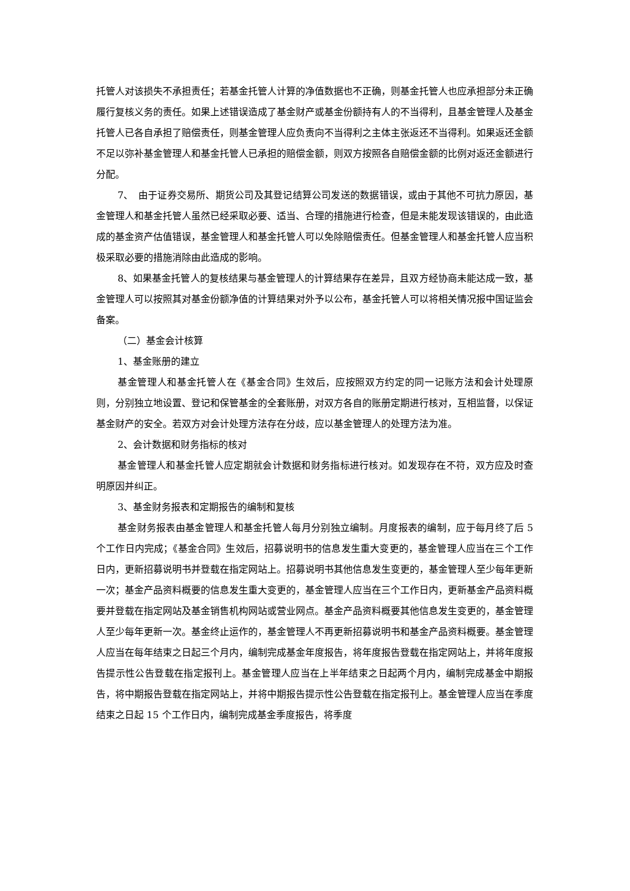托管人对该损失不承担责任；若基金托管人计算的净值数据也不正确，则基金托管人也应承担部分未正确履行复核义务的责任。如果上述错误造成了基金财产或基金份额持有人的不当得利，且基金管理人及基金托管人已各自承担了赔偿责任，则基金管理人应负责向不当得利之主体主张返还不当得利。如果返还金额不足以弥补基金管理人和基金托管人已承担的赔偿金额，则双方按照各自赔偿金额的比例对返还金额进行分配。
7、　由于证券交易所、期货公司及其登记结算公司发送的数据错误，或由于其他不可抗力原因，基金管理人和基金托管人虽然已经采取必要、适当、合理的措施进行检查，但是未能发现该错误的，由此造成的基金资产估值错误，基金管理人和基金托管人可以免除赔偿责任。但基金管理人和基金托管人应当积极采取必要的措施消除由此造成的影响。
8、如果基金托管人的复核结果与基金管理人的计算结果存在差异，且双方经协商未能达成一致，基金管理人可以按照其对基金份额净值的计算结果对外予以公布，基金托管人可以将相关情况报中国证监会备案。
（二）基金会计核算
1、基金账册的建立
基金管理人和基金托管人在《基金合同》生效后，应按照双方约定的同一记账方法和会计处理原则，分别独立地设置、登记和保管基金的全套账册，对双方各自的账册定期进行核对，互相监督，以保证基金财产的安全。若双方对会计处理方法存在分歧，应以基金管理人的处理方法为准。
2、会计数据和财务指标的核对
基金管理人和基金托管人应定期就会计数据和财务指标进行核对。如发现存在不符，双方应及时查明原因并纠正。
3、基金财务报表和定期报告的编制和复核
基金财务报表由基金管理人和基金托管人每月分别独立编制。月度报表的编制，应于每月终了后 5 个工作日内完成；《基金合同》生效后，招募说明书的信息发生重大变更的，基金管理人应当在三个工作日内，更新招募说明书并登载在指定网站上。招募说明书其他信息发生变更的，基金管理人至少每年更新一次；基金产品资料概要的信息发生重大变更的，基金管理人应当在三个工作日内，更新基金产品资料概要并登载在指定网站及基金销售机构网站或营业网点。基金产品资料概要其他信息发生变更的，基金管理人至少每年更新一次。基金终止运作的，基金管理人不再更新招募说明书和基金产品资料概要。基金管理人应当在每年结束之日起三个月内，编制完成基金年度报告，将年度报告登载在指定网站上，并将年度报告提示性公告登载在指定报刊上。基金管理人应当在上半年结束之日起两个月内，编制完成基金中期报告，将中期报告登载在指定网站上，并将中期报告提示性公告登载在指定报刊上。基金管理人应当在季度结束之日起 15 个工作日内，编制完成基金季度报告，将季度